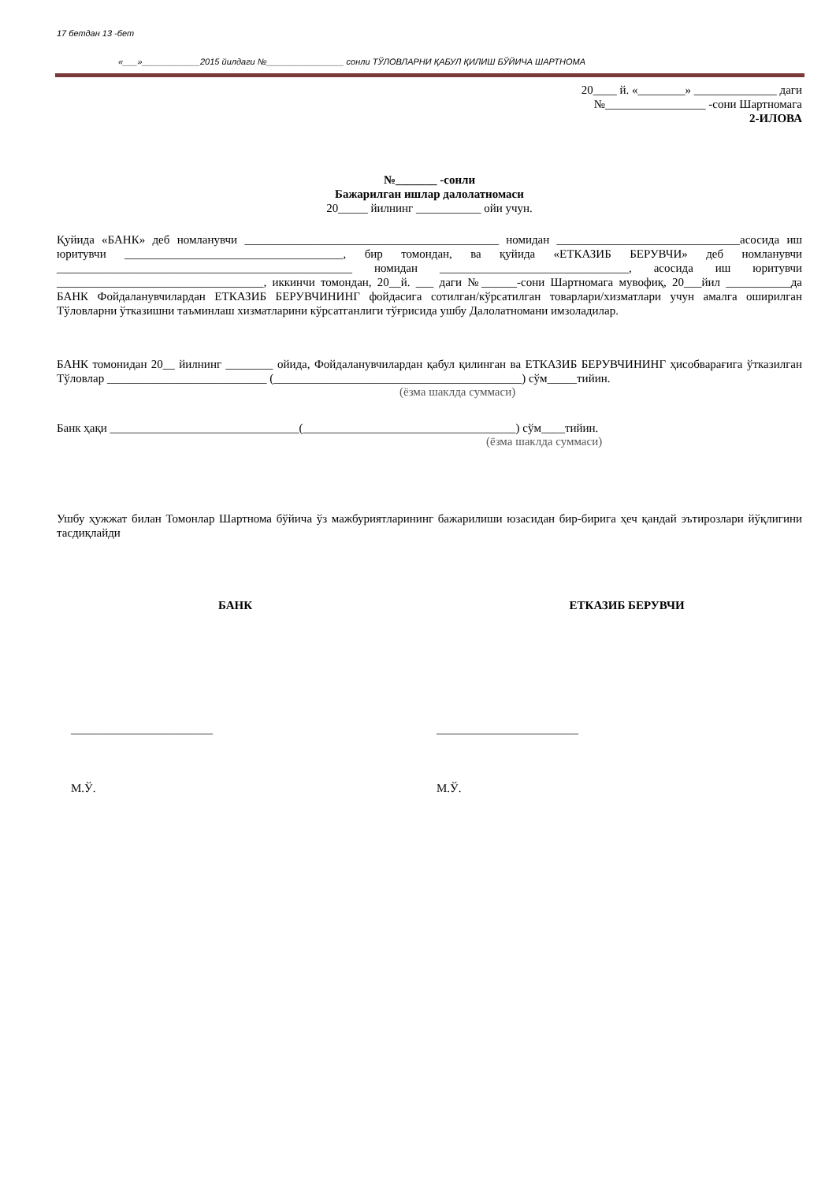17 бетдан 13 -бет
«___»____________2015 йилдаги №________________ сонли ТЎЛОВЛАРНИ ҚАБУЛ ҚИЛИШ БЎЙИЧА ШАРТНОМА
20____ й. «________» ______________ даги
№_________________ -сони Шартномага
2-ИЛОВА
№_______ -сонли
Бажарилган ишлар далолатномаси
20_____ йилнинг ___________ ойи учун.
Қуйида «БАНК» деб номланувчи ___________________________________________ номидан _______________________________асосида иш юритувчи _____________________________________, бир томондан, ва қуйида «ЕТКАЗИБ БЕРУВЧИ» деб номланувчи __________________________________________________ номидан ________________________________, асосида иш юритувчи ___________________________________, иккинчи томондан, 20__й. ___ даги №______-сони Шартномага мувофиқ, 20___йил ___________да БАНК Фойдаланувчилардан ЕТКАЗИБ БЕРУВЧИНИНГ фойдасига сотилган/кўрсатилган товарлари/хизматлари учун амалга оширилган Тўловларни ўтказишни таъминлаш хизматларини кўрсатганлиги тўғрисида ушбу Далолатномани имзоладилар.
БАНК томонидан 20__ йилнинг ________ ойида, Фойдаланувчилардан қабул қилинган ва ЕТКАЗИБ БЕРУВЧИНИНГ ҳисобварағига ўтказилган Тўловлар ___________________________ (__________________________________________) сўм_____тийин.
(ёзма шаклда суммаси)
Банк ҳақи ________________________________(____________________________________) сўм____тийин.
(ёзма шаклда суммаси)
Ушбу ҳужжат билан Томонлар Шартнома бўйича ўз мажбуриятларининг бажарилиши юзасидан бир-бирига ҳеч қандай эътирозлари йўқлигини тасдиқлайди
БАНК ЕТКАЗИБ БЕРУВЧИ
________________________ ________________________
М.Ў. М.Ў.